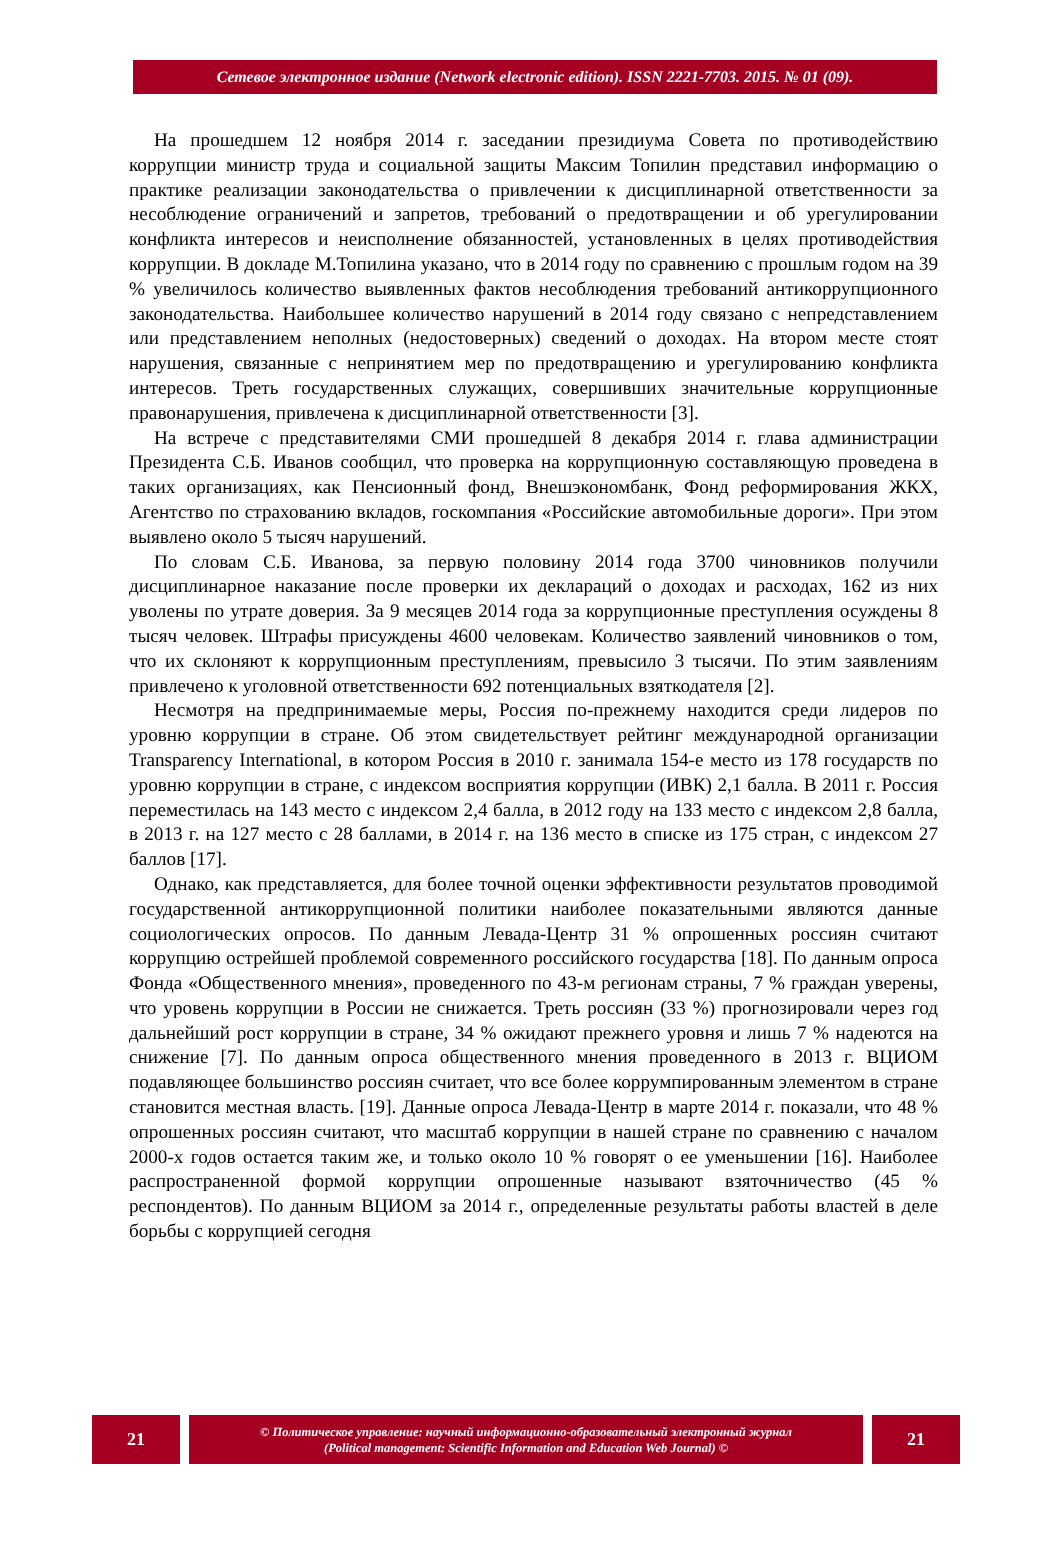Сетевое электронное издание (Network electronic edition). ISSN 2221-7703. 2015. № 01 (09).
На прошедшем 12 ноября 2014 г. заседании президиума Совета по противодействию коррупции министр труда и социальной защиты Максим Топилин представил информацию о практике реализации законодательства о привлечении к дисциплинарной ответственности за несоблюдение ограничений и запретов, требований о предотвращении и об урегулировании конфликта интересов и неисполнение обязанностей, установленных в целях противодействия коррупции. В докладе М.Топилина указано, что в 2014 году по сравнению с прошлым годом на 39 % увеличилось количество выявленных фактов несоблюдения требований антикоррупционного законодательства. Наибольшее количество нарушений в 2014 году связано с непредставлением или представлением неполных (недостоверных) сведений о доходах. На втором месте стоят нарушения, связанные с непринятием мер по предотвращению и урегулированию конфликта интересов. Треть государственных служащих, совершивших значительные коррупционные правонарушения, привлечена к дисциплинарной ответственности [3].
На встрече с представителями СМИ прошедшей 8 декабря 2014 г. глава администрации Президента С.Б. Иванов сообщил, что проверка на коррупционную составляющую проведена в таких организациях, как Пенсионный фонд, Внешэкономбанк, Фонд реформирования ЖКХ, Агентство по страхованию вкладов, госкомпания «Российские автомобильные дороги». При этом выявлено около 5 тысяч нарушений.
По словам С.Б. Иванова, за первую половину 2014 года 3700 чиновников получили дисциплинарное наказание после проверки их деклараций о доходах и расходах, 162 из них уволены по утрате доверия. За 9 месяцев 2014 года за коррупционные преступления осуждены 8 тысяч человек. Штрафы присуждены 4600 человекам. Количество заявлений чиновников о том, что их склоняют к коррупционным преступлениям, превысило 3 тысячи. По этим заявлениям привлечено к уголовной ответственности 692 потенциальных взяткодателя [2].
Несмотря на предпринимаемые меры, Россия по-прежнему находится среди лидеров по уровню коррупции в стране. Об этом свидетельствует рейтинг международной организации Transparency International, в котором Россия в 2010 г. занимала 154-е место из 178 государств по уровню коррупции в стране, с индексом восприятия коррупции (ИВК) 2,1 балла. В 2011 г. Россия переместилась на 143 место с индексом 2,4 балла, в 2012 году на 133 место с индексом 2,8 балла, в 2013 г. на 127 место с 28 баллами, в 2014 г. на 136 место в списке из 175 стран, с индексом 27 баллов [17].
Однако, как представляется, для более точной оценки эффективности результатов проводимой государственной антикоррупционной политики наиболее показательными являются данные социологических опросов. По данным Левада-Центр 31 % опрошенных россиян считают коррупцию острейшей проблемой современного российского государства [18]. По данным опроса Фонда «Общественного мнения», проведенного по 43-м регионам страны, 7 % граждан уверены, что уровень коррупции в России не снижается. Треть россиян (33 %) прогнозировали через год дальнейший рост коррупции в стране, 34 % ожидают прежнего уровня и лишь 7 % надеются на снижение [7]. По данным опроса общественного мнения проведенного в 2013 г. ВЦИОМ подавляющее большинство россиян считает, что все более коррумпированным элементом в стране становится местная власть. [19]. Данные опроса Левада-Центр в марте 2014 г. показали, что 48 % опрошенных россиян считают, что масштаб коррупции в нашей стране по сравнению с началом 2000-х годов остается таким же, и только около 10 % говорят о ее уменьшении [16]. Наиболее распространенной формой коррупции опрошенные называют взяточничество (45 % респондентов). По данным ВЦИОМ за 2014 г., определенные результаты работы властей в деле борьбы с коррупцией сегодня
21
© Политическое управление: научный информационно-образовательный электронный журнал
(Political management: Scientific Information and Education Web Journal) ©
21